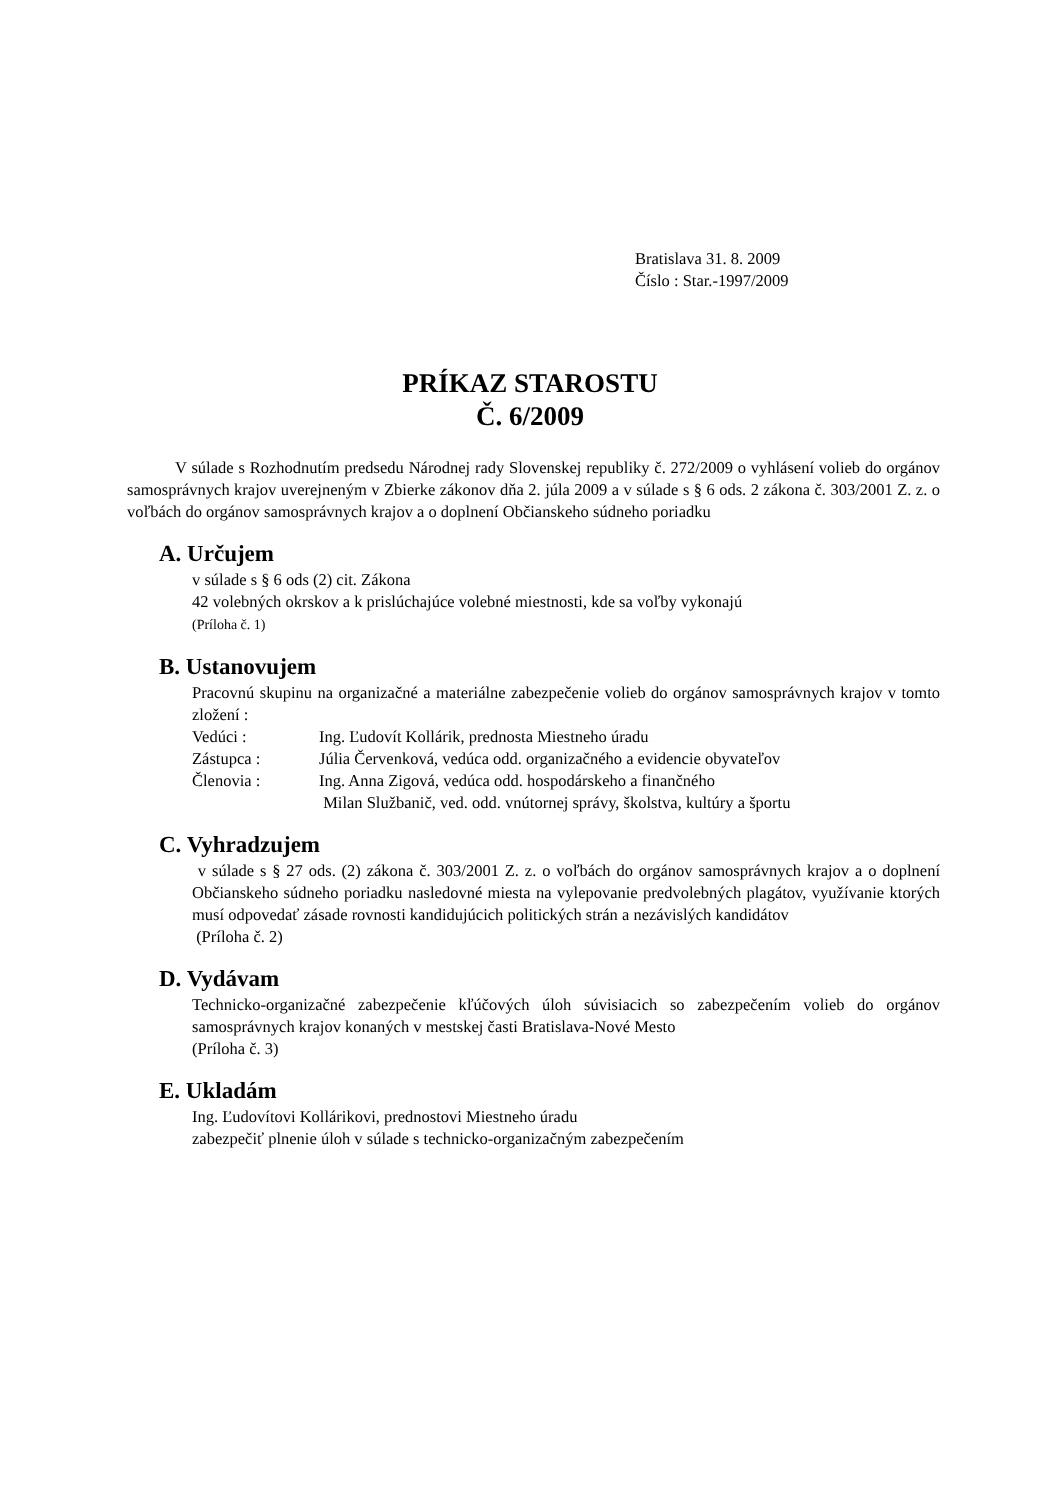Bratislava 31. 8. 2009
Číslo : Star.-1997/2009
PRÍKAZ STAROSTU
Č. 6/2009
V súlade s Rozhodnutím predsedu Národnej rady Slovenskej republiky č. 272/2009 o vyhlásení volieb do orgánov samosprávnych krajov uverejneným v Zbierke zákonov dňa 2. júla 2009 a v súlade s § 6 ods. 2 zákona č. 303/2001 Z. z. o voľbách do orgánov samosprávnych krajov a o doplnení Občianskeho súdneho poriadku
A. Určujem
v súlade s § 6 ods (2) cit. Zákona
42 volebných okrskov a k prislúchajúce volebné miestnosti, kde sa voľby vykonajú
(Príloha č. 1)
B. Ustanovujem
Pracovnú skupinu na organizačné a materiálne zabezpečenie volieb do orgánov samosprávnych krajov v tomto zložení :
Vedúci : Ing. Ľudovít Kollárik, prednosta Miestneho úradu
Zástupca : Júlia Červenková, vedúca odd. organizačného a evidencie obyvateľov
Členovia : Ing. Anna Zigová, vedúca odd. hospodárskeho a finančného
Milan Službanič, ved. odd. vnútornej správy, školstva, kultúry a športu
C. Vyhradzujem
v súlade s § 27 ods. (2) zákona č. 303/2001 Z. z. o voľbách do orgánov samosprávnych krajov a o doplnení Občianskeho súdneho poriadku nasledovné miesta na vylepovanie predvolebných plagátov, využívanie ktorých musí odpovedať zásade rovnosti kandidujúcich politických strán a nezávislých kandidátov
(Príloha č. 2)
D. Vydávam
Technicko-organizačné zabezpečenie kľúčových úloh súvisiacich so zabezpečením volieb do orgánov samosprávnych krajov konaných v mestskej časti Bratislava-Nové Mesto
(Príloha č. 3)
E. Ukladám
Ing. Ľudovítovi Kollárikovi, prednostovi Miestneho úradu
zabezpečiť plnenie úloh v súlade s technicko-organizačným zabezpečením